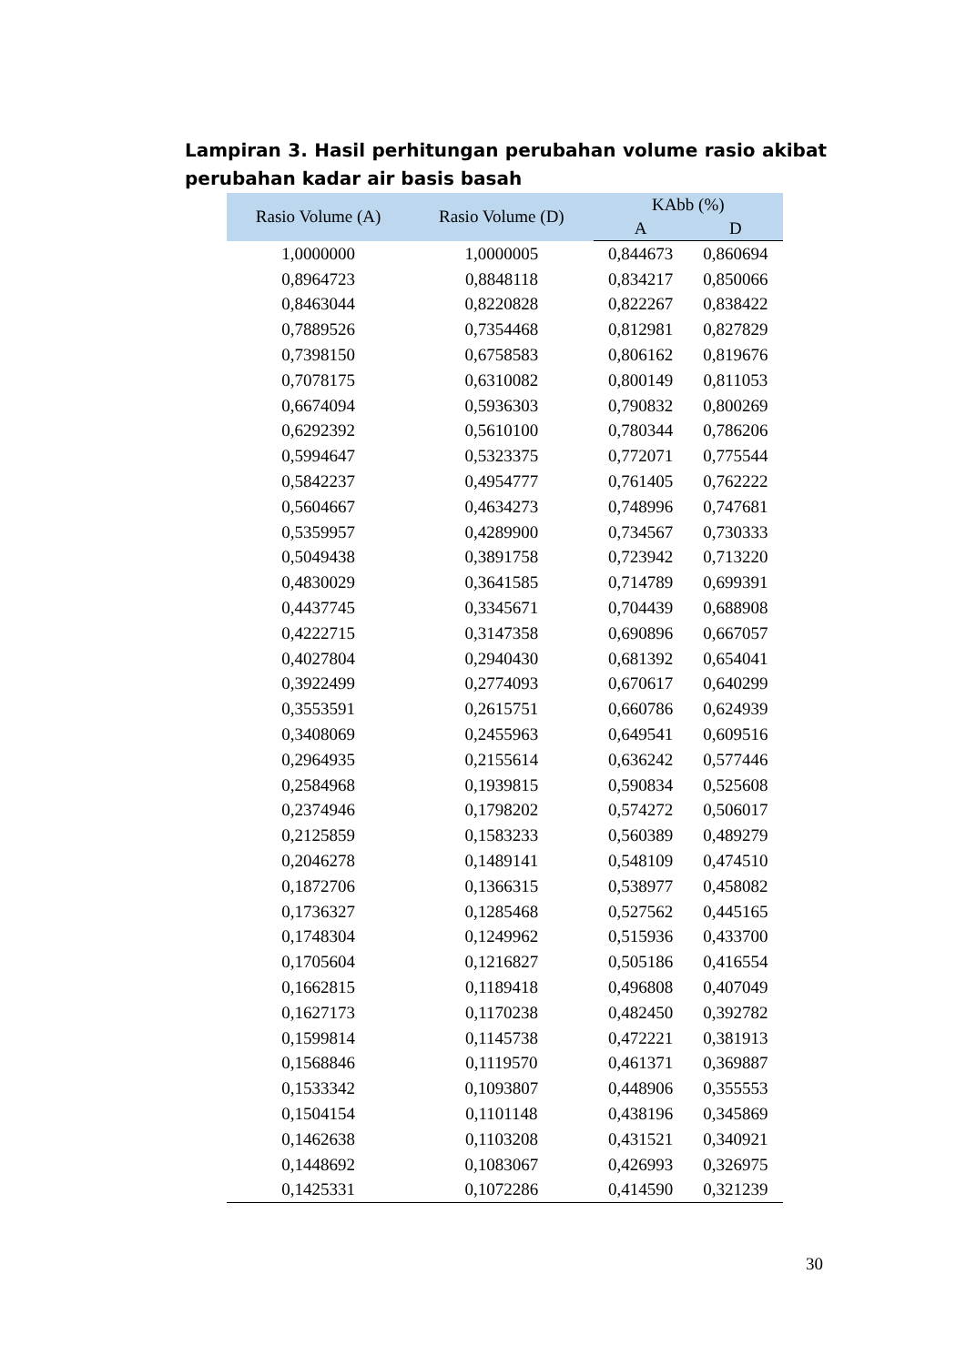Lampiran 3. Hasil perhitungan perubahan volume rasio akibat perubahan kadar air basis basah
| Rasio Volume (A) | Rasio Volume (D) | KAbb (%) | |
| --- | --- | --- | --- |
| | | A | D |
| 1,0000000 | 1,0000005 | 0,844673 | 0,860694 |
| 0,8964723 | 0,8848118 | 0,834217 | 0,850066 |
| 0,8463044 | 0,8220828 | 0,822267 | 0,838422 |
| 0,7889526 | 0,7354468 | 0,812981 | 0,827829 |
| 0,7398150 | 0,6758583 | 0,806162 | 0,819676 |
| 0,7078175 | 0,6310082 | 0,800149 | 0,811053 |
| 0,6674094 | 0,5936303 | 0,790832 | 0,800269 |
| 0,6292392 | 0,5610100 | 0,780344 | 0,786206 |
| 0,5994647 | 0,5323375 | 0,772071 | 0,775544 |
| 0,5842237 | 0,4954777 | 0,761405 | 0,762222 |
| 0,5604667 | 0,4634273 | 0,748996 | 0,747681 |
| 0,5359957 | 0,4289900 | 0,734567 | 0,730333 |
| 0,5049438 | 0,3891758 | 0,723942 | 0,713220 |
| 0,4830029 | 0,3641585 | 0,714789 | 0,699391 |
| 0,4437745 | 0,3345671 | 0,704439 | 0,688908 |
| 0,4222715 | 0,3147358 | 0,690896 | 0,667057 |
| 0,4027804 | 0,2940430 | 0,681392 | 0,654041 |
| 0,3922499 | 0,2774093 | 0,670617 | 0,640299 |
| 0,3553591 | 0,2615751 | 0,660786 | 0,624939 |
| 0,3408069 | 0,2455963 | 0,649541 | 0,609516 |
| 0,2964935 | 0,2155614 | 0,636242 | 0,577446 |
| 0,2584968 | 0,1939815 | 0,590834 | 0,525608 |
| 0,2374946 | 0,1798202 | 0,574272 | 0,506017 |
| 0,2125859 | 0,1583233 | 0,560389 | 0,489279 |
| 0,2046278 | 0,1489141 | 0,548109 | 0,474510 |
| 0,1872706 | 0,1366315 | 0,538977 | 0,458082 |
| 0,1736327 | 0,1285468 | 0,527562 | 0,445165 |
| 0,1748304 | 0,1249962 | 0,515936 | 0,433700 |
| 0,1705604 | 0,1216827 | 0,505186 | 0,416554 |
| 0,1662815 | 0,1189418 | 0,496808 | 0,407049 |
| 0,1627173 | 0,1170238 | 0,482450 | 0,392782 |
| 0,1599814 | 0,1145738 | 0,472221 | 0,381913 |
| 0,1568846 | 0,1119570 | 0,461371 | 0,369887 |
| 0,1533342 | 0,1093807 | 0,448906 | 0,355553 |
| 0,1504154 | 0,1101148 | 0,438196 | 0,345869 |
| 0,1462638 | 0,1103208 | 0,431521 | 0,340921 |
| 0,1448692 | 0,1083067 | 0,426993 | 0,326975 |
| 0,1425331 | 0,1072286 | 0,414590 | 0,321239 |
30